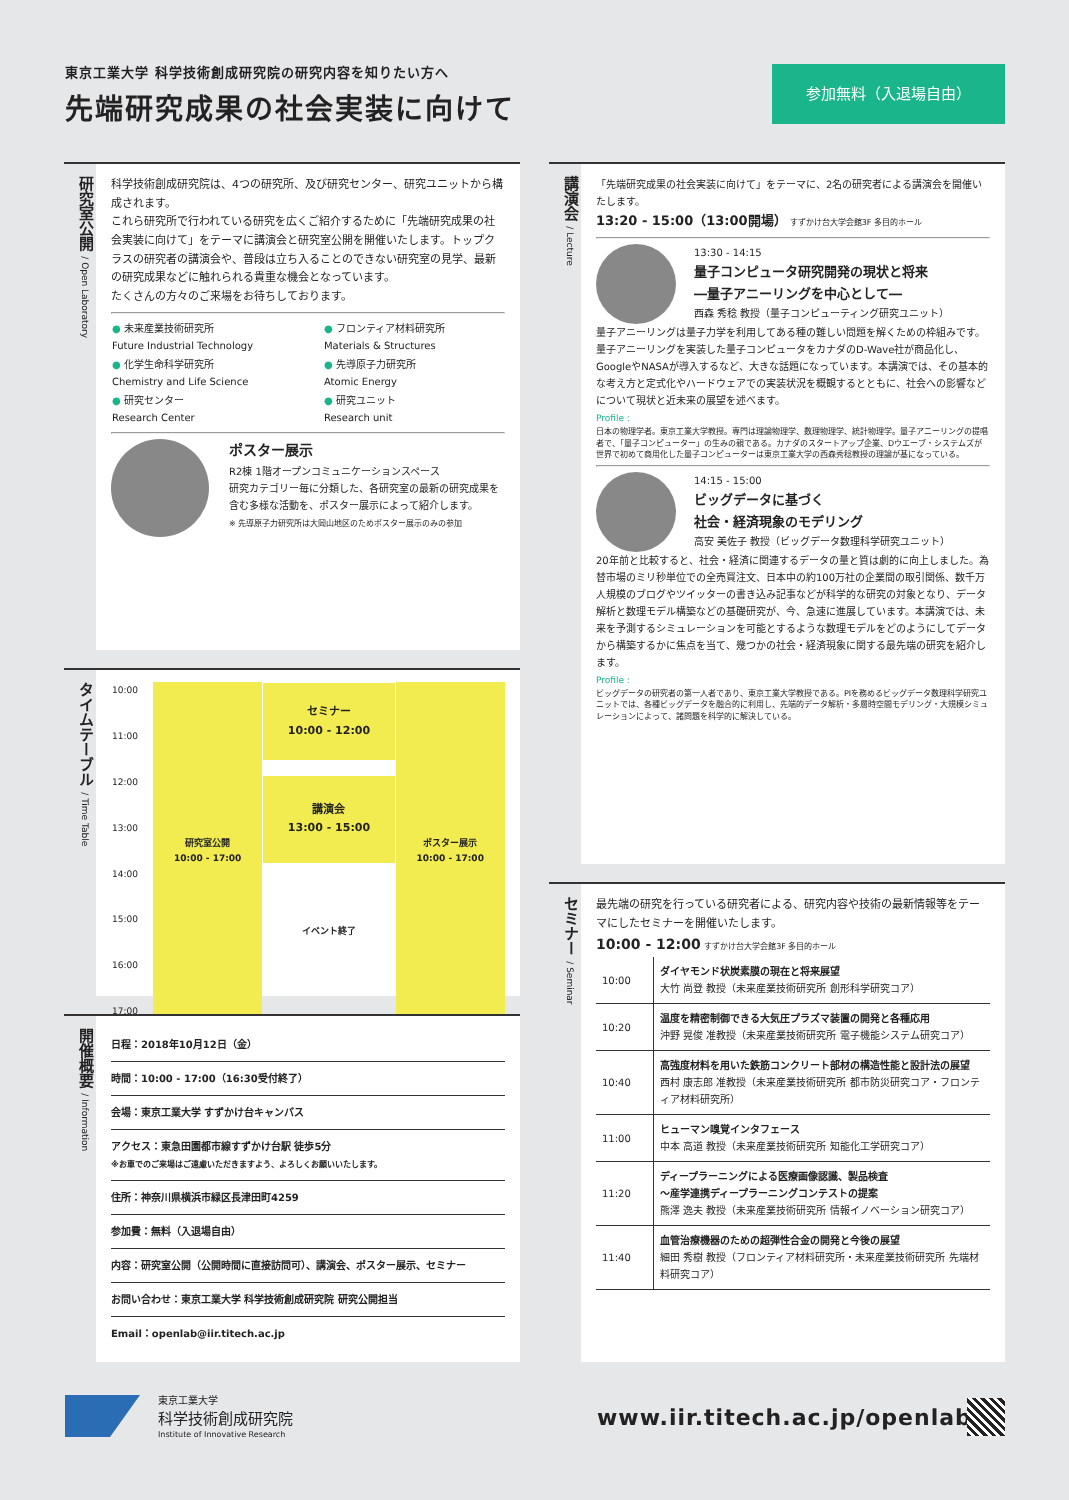東京工業大学 科学技術創成研究院の研究内容を知りたい方へ
先端研究成果の社会実装に向けて
参加無料（入退場自由）
研究室公開 / Open Laboratory
科学技術創成研究院は、4つの研究所、及び研究センター、研究ユニットから構成されます。
これら研究所で行われている研究を広くご紹介するために「先端研究成果の社会実装に向けて」をテーマに講演会と研究室公開を開催いたします。トップクラスの研究者の講演会や、普段は立ち入ることのできない研究室の見学、最新の研究成果などに触れられる貴重な機会となっています。
たくさんの方々のご来場をお待ちしております。
| ● 未来産業技術研究所 Future Industrial Technology | ● フロンティア材料研究所 Materials & Structures |
| ● 化学生命科学研究所 Chemistry and Life Science | ● 先導原子力研究所 Atomic Energy |
| ● 研究センター Research Center | ● 研究ユニット Research unit |
ポスター展示
R2棟 1階オープンコミュニケーションスペース
研究カテゴリー毎に分類した、各研究室の最新の研究成果を含む多様な活動を、ポスター展示によって紹介します。
※ 先導原子力研究所は大岡山地区のためポスター展示のみの参加
タイムテーブル / Time Table
| 10:00 11:00 12:00 13:00 14:00 15:00 16:00 17:00 | 研究室公開 10:00 - 17:00 | セミナー 10:00 - 12:00 講演会 13:00 - 15:00 イベント終了 | ポスター展示 10:00 - 17:00 |
開催概要 / Information
日程：2018年10月12日（金）
時間：10:00 - 17:00（16:30受付終了）
会場：東京工業大学 すずかけ台キャンパス
アクセス：東急田園都市線すずかけ台駅 徒歩5分
※お車でのご来場はご遠慮いただきますよう、よろしくお願いいたします。
住所：神奈川県横浜市緑区長津田町4259
参加費：無料（入退場自由）
内容：研究室公開（公開時間に直接訪問可）、講演会、ポスター展示、セミナー
お問い合わせ：東京工業大学 科学技術創成研究院 研究公開担当
Email：openlab@iir.titech.ac.jp
講演会 / Lecture
「先端研究成果の社会実装に向けて」をテーマに、2名の研究者による講演会を開催いたします。
13:20 - 15:00（13:00開場） すずかけ台大学会館3F 多目的ホール
13:30 - 14:15
量子コンピュータ研究開発の現状と将来
―量子アニーリングを中心として―
西森 秀稔 教授（量子コンピューティング研究ユニット）
量子アニーリングは量子力学を利用してある種の難しい問題を解くための枠組みです。量子アニーリングを実装した量子コンピュータをカナダのD-Wave社が商品化し、GoogleやNASAが導入するなど、大きな話題になっています。本講演では、その基本的な考え方と定式化やハードウェアでの実装状況を概観するとともに、社会への影響などについて現状と近未来の展望を述べます。
Profile :
日本の物理学者。東京工業大学教授。専門は理論物理学、数理物理学、統計物理学。量子アニーリングの提唱者で、「量子コンピューター」の生みの親である。カナダのスタートアップ企業、Dウエーブ・システムズが世界で初めて商用化した量子コンピューターは東京工業大学の西森秀稔教授の理論が基になっている。
14:15 - 15:00
ビッグデータに基づく
社会・経済現象のモデリング
高安 美佐子 教授（ビッグデータ数理科学研究ユニット）
20年前と比較すると、社会・経済に関連するデータの量と質は劇的に向上しました。為替市場のミリ秒単位での全売買注文、日本中の約100万社の企業間の取引関係、数千万人規模のブログやツイッターの書き込み記事などが科学的な研究の対象となり、データ解析と数理モデル構築などの基礎研究が、今、急速に進展しています。本講演では、未来を予測するシミュレーションを可能とするような数理モデルをどのようにしてデータから構築するかに焦点を当て、幾つかの社会・経済現象に関する最先端の研究を紹介します。
Profile :
ビッグデータの研究者の第一人者であり、東京工業大学教授である。PIを務めるビッグデータ数理科学研究ユニットでは、各種ビッグデータを融合的に利用し、先端的データ解析・多層時空間モデリング・大規模シミュレーションによって、諸問題を科学的に解決している。
セミナー / Seminar
最先端の研究を行っている研究者による、研究内容や技術の最新情報等をテーマにしたセミナーを開催いたします。
10:00 - 12:00 すずかけ台大学会館3F 多目的ホール
| 10:00 | ダイヤモンド状炭素膜の現在と将来展望 大竹 尚登 教授（未来産業技術研究所 創形科学研究コア） |
| 10:20 | 温度を精密制御できる大気圧プラズマ装置の開発と各種応用 沖野 晃俊 准教授（未来産業技術研究所 電子機能システム研究コア） |
| 10:40 | 高強度材料を用いた鉄筋コンクリート部材の構造性能と設計法の展望 西村 康志郎 准教授（未来産業技術研究所 都市防災研究コア・フロンティア材料研究所） |
| 11:00 | ヒューマン嗅覚インタフェース 中本 高道 教授（未来産業技術研究所 知能化工学研究コア） |
| 11:20 | ディープラーニングによる医療画像認識、製品検査 ～産学連携ディープラーニングコンテストの提案 熊澤 逸夫 教授（未来産業技術研究所 情報イノベーション研究コア） |
| 11:40 | 血管治療機器のための超弾性合金の開発と今後の展望 細田 秀樹 教授（フロンティア材料研究所・未来産業技術研究所 先端材料研究コア） |
東京工業大学
科学技術創成研究院
Institute of Innovative Research
www.iir.titech.ac.jp/openlab/